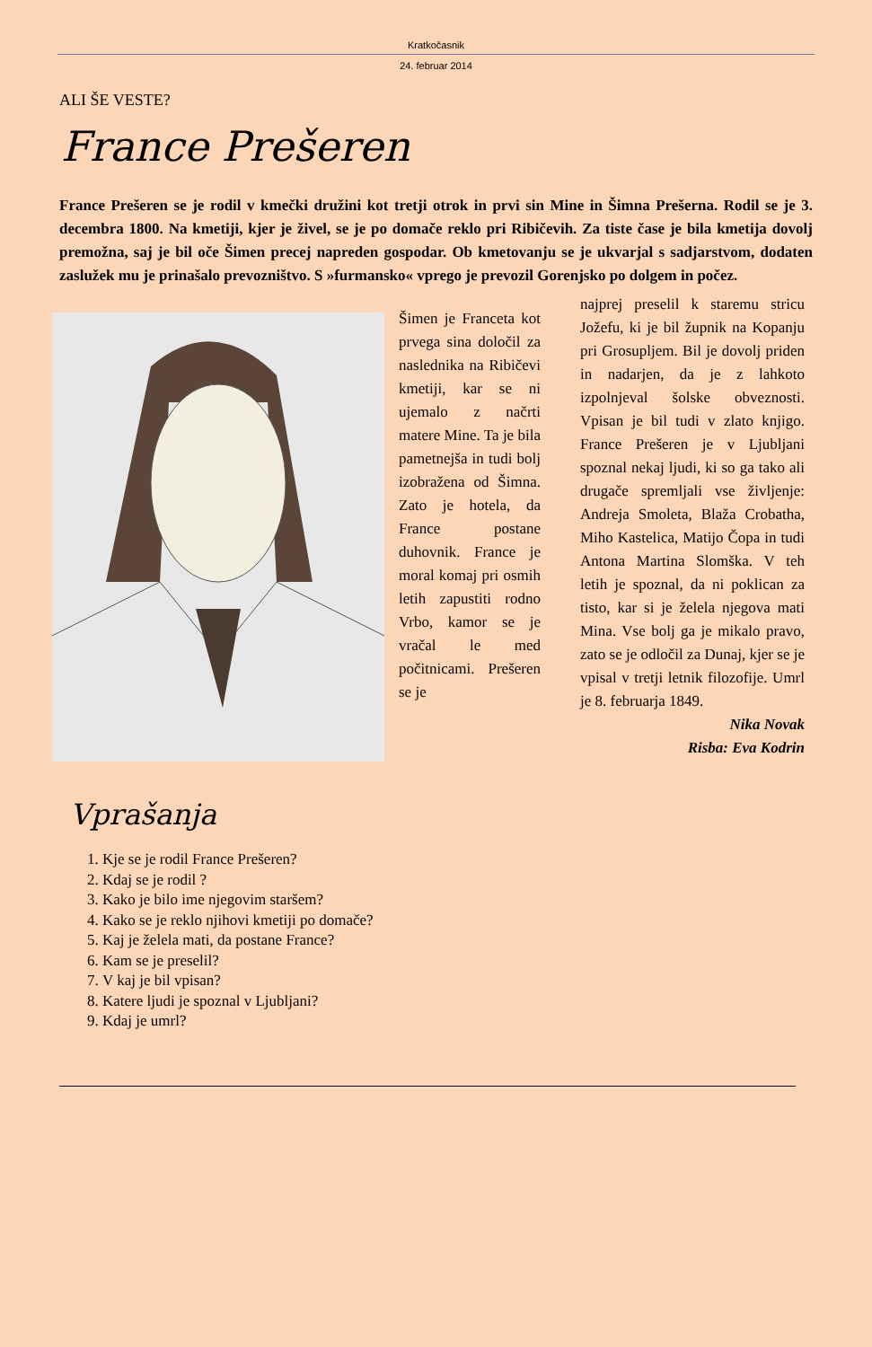Kratkočasnik
24. februar 2014
ALI ŠE VESTE?
France Prešeren
France Prešeren se je rodil v kmečki družini kot tretji otrok in prvi sin Mine in Šimna Prešerna. Rodil se je 3. decembra 1800. Na kmetiji, kjer je živel, se je po domače reklo pri Ribičevih. Za tiste čase je bila kmetija dovolj premožna, saj je bil oče Šimen precej napreden gospodar. Ob kmetovanju se je ukvarjal s sadjarstvom, dodaten zaslužek mu je prinašalo prevozništvo. S »furmansko« vprego je prevozil Gorenjsko po dolgem in počez.
Šimen je Franceta kot prvega sina določil za naslednika na Ribičevi kmetiji, kar se ni ujemalo z načrti matere Mine. Ta je bila pametnejša in tudi bolj izobražena od Šimna. Zato je hotela, da France postane duhovnik. France je moral komaj pri osmih letih zapustiti rodno Vrbo, kamor se je vračal le med počitnicami. Prešeren se je
najprej preselil k staremu stricu Jožefu, ki je bil župnik na Kopanju pri Grosupljem. Bil je dovolj priden in nadarjen, da je z lahkoto izpolnjeval šolske obveznosti. Vpisan je bil tudi v zlato knjigo. France Prešeren je v Ljubljani spoznal nekaj ljudi, ki so ga tako ali drugače spremljali vse življenje: Andreja Smoleta, Blaža Crobatha, Miho Kastelica, Matijo Čopa in tudi Antona Martina Slomška. V teh letih je spoznal, da ni poklican za tisto, kar si je želela njegova mati Mina. Vse bolj ga je mikalo pravo, zato se je odločil za Dunaj, kjer se je vpisal v tretji letnik filozofije. Umrl je 8. februarja 1849.
Nika Novak
Risba: Eva Kodrin
Vprašanja
1. Kje se je rodil France Prešeren?
2. Kdaj se je rodil ?
3. Kako je bilo ime njegovim staršem?
4. Kako se je reklo njihovi kmetiji po domače?
5. Kaj je želela mati, da postane France?
6. Kam se je preselil?
7. V kaj je bil vpisan?
8. Katere ljudi je spoznal v Ljubljani?
9. Kdaj je umrl?